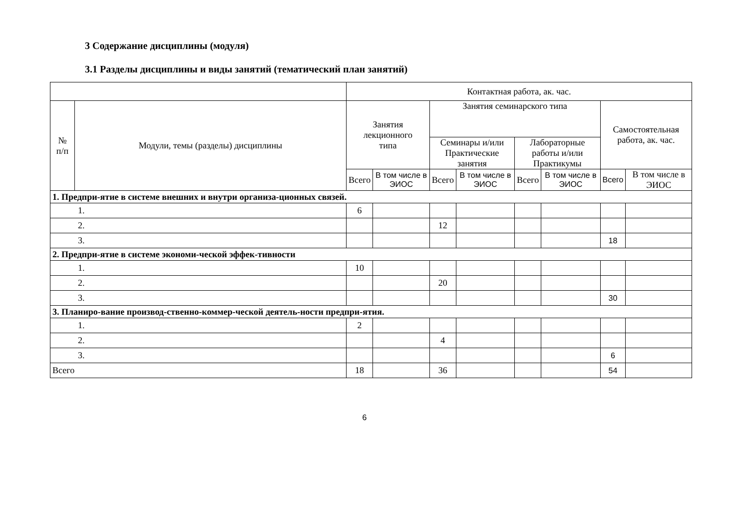3 Содержание дисциплины (модуля)
3.1 Разделы дисциплины и виды занятий (тематический план занятий)
| | | Контактная работа, ак. час. | | | | | | | |
| --- | --- | --- | --- | --- | --- | --- | --- | --- | --- |
| № п/п | Модули, темы (разделы) дисциплины | Занятия лекционного типа | | Занятия семинарского типа | | | | Самостоятельная работа, ак. час. | |
| | | | | Семинары и/или Практические занятия | | Лабораторные работы и/или Практикумы | | | |
| | | Всего | В том числе в ЭИОС | Всего | В том числе в ЭИОС | Всего | В том числе в ЭИОС | Всего | В том числе в ЭИОС |
| 1. Предпри-ятие в системе внешних и внутри организа-ционных связей. | | | | | | | | | |
| 1. | | 6 | | | | | | | |
| 2. | | | | 12 | | | | | |
| 3. | | | | | | | | 18 | |
| 2. Предпри-ятие в системе экономи-ческой эффек-тивности | | | | | | | | | |
| 1. | | 10 | | | | | | | |
| 2. | | | | 20 | | | | | |
| 3. | | | | | | | | 30 | |
| 3. Планиро-вание производ-ственно-коммер-ческой деятель-ности предпри-ятия. | | | | | | | | | |
| 1. | | 2 | | | | | | | |
| 2. | | | | 4 | | | | | |
| 3. | | | | | | | | 6 | |
| Всего | | 18 | | 36 | | | | 54 | |
6